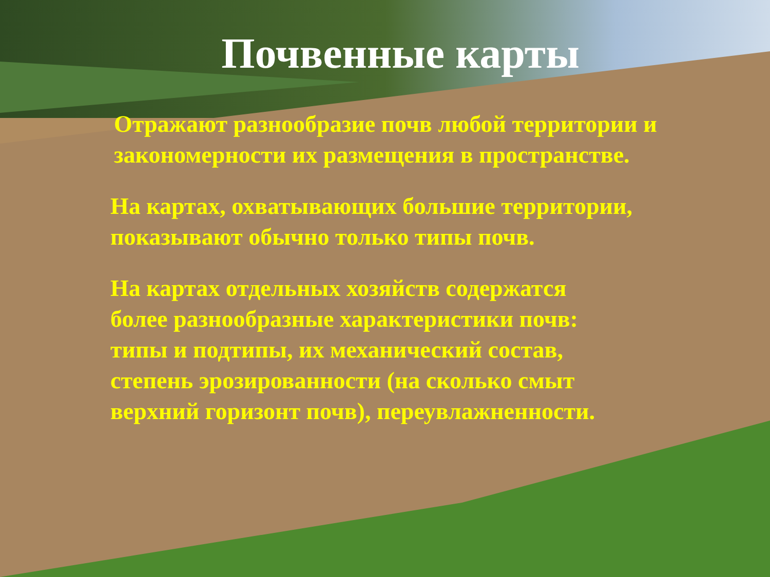Почвенные карты
Отражают разнообразие почв любой территории и
закономерности их размещения в пространстве.
На картах, охватывающих большие территории,
показывают обычно только типы почв.
На картах отдельных хозяйств содержатся
более разнообразные характеристики почв:
типы и подтипы, их механический состав,
степень эрозированности (на сколько смыт
верхний горизонт почв), переувлажненности.